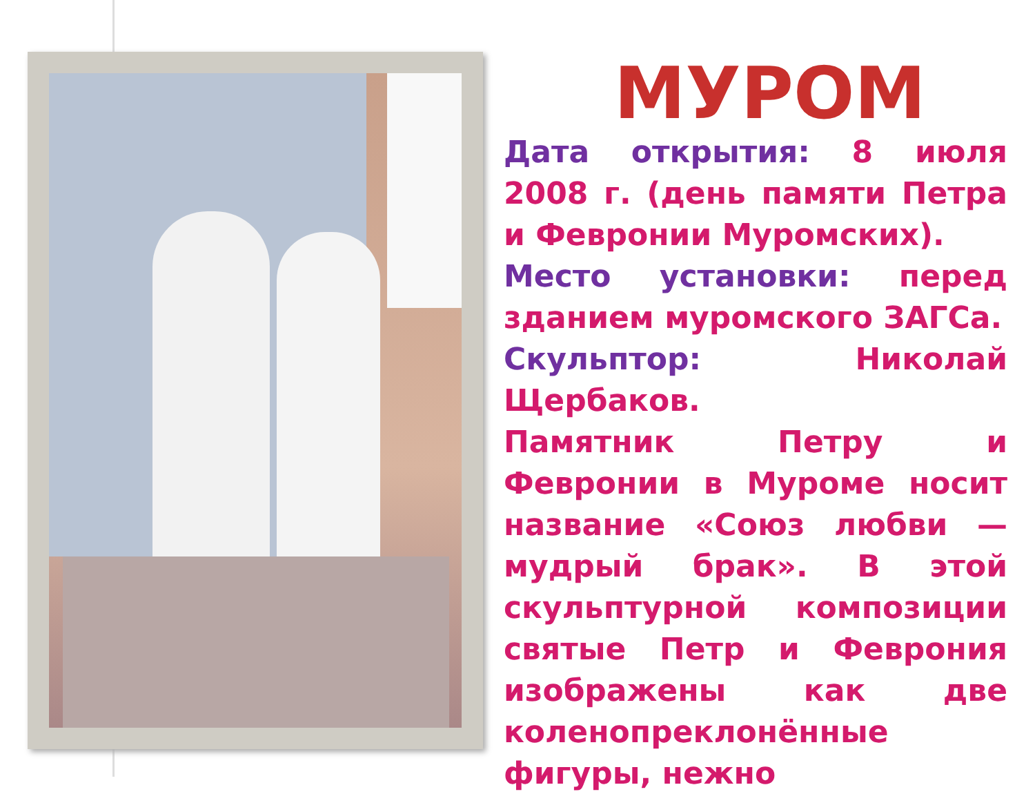МУРОМ
Дата открытия: 8 июля 2008 г. (день памяти Петра и Февронии Муромских).
Место установки: перед зданием муромского ЗАГСа.
Скульптор: Николай Щербаков.
Памятник Петру и Февронии в Муроме носит название «Союз любви — мудрый брак». В этой скульптурной композиции святые Петр и Феврония изображены как две коленопреклонённые фигуры, нежно